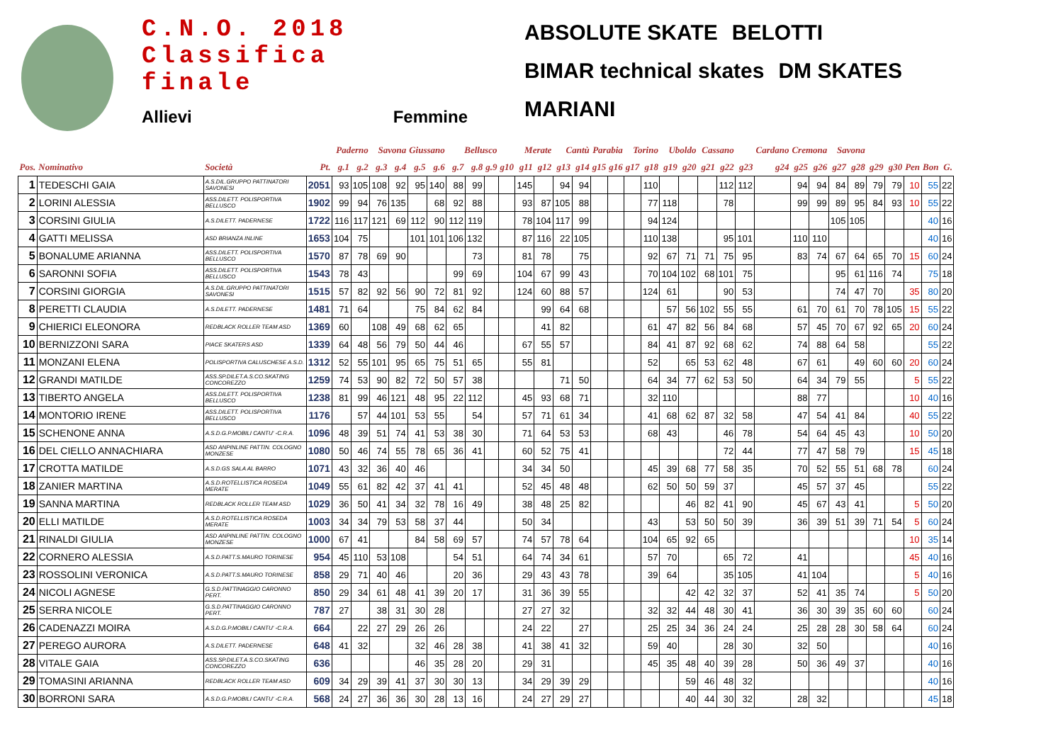C.N.O. 2018
Classifica finale
Allievi Femmine
ABSOLUTE SKATE BELOTTI BIMAR technical skates DM SKATES MARIANI
| | | | | Paderno | | Savona | | Giussano | | Bellusco | | | | Merate | | Cantù | | Parabia | | Torino | | Uboldo | | Cassano | | | Cardano | Cremona | | Savona | | | | | | |
| --- | --- | --- | --- | --- | --- | --- | --- | --- | --- | --- | --- | --- | --- | --- | --- | --- | --- | --- | --- | --- | --- | --- | --- | --- | --- | --- | --- | --- | --- | --- | --- | --- | --- | --- | --- | --- |
| Pos. | Nominativo | Società | Pt. | g.1 | g.2 | g.3 | g.4 | g.5 | g.6 | g.7 | g.8 | g.9 | g10 | g11 | g12 | g13 | g14 | g15 | g16 | g17 | g18 | g19 | g20 | g21 | g22 | g23 | g24 | g25 | g26 | g27 | g28 | g29 | g30 | Pen | Bon | G. |
| 1 | TEDESCHI GAIA | A.S.DIL.GRUPPO PATTINATORI SAVONESI | 2051 | 93 | 105 | 108 | 92 | 95 | 140 | 88 | 99 | | | 145 | | 94 | 94 | | | | 110 | | | | 112 | 112 | | 94 | 94 | 84 | 89 | 79 | 79 | 10 | 55 | 22 |
| 2 | LORINI ALESSIA | ASS.DILETT. POLISPORTIVA BELLUSCO | 1902 | 99 | 94 | 76 | 135 | | 68 | 92 | 88 | | | 93 | 87 | 105 | 88 | | | | 77 | 118 | | | 78 | | | 99 | 99 | 89 | 95 | 84 | 93 | 10 | 55 | 22 |
| 3 | CORSINI GIULIA | A.S.DILETT. PADERNESE | 1722 | 116 | 117 | 121 | 69 | 112 | 90 | 112 | 119 | | | 78 | 104 | 117 | 99 | | | | 94 | 124 | | | | | | | | 105 | 105 | | | | 40 | 16 |
| 4 | GATTI MELISSA | ASD BRIANZA INLINE | 1653 | 104 | 75 | | | 101 | 101 | 106 | 132 | | | 87 | 116 | 22 | 105 | | | | 110 | 138 | | | 95 | 101 | | 110 | 110 | | | | | | 40 | 16 |
| 5 | BONALUME ARIANNA | ASS.DILETT. POLISPORTIVA BELLUSCO | 1570 | 87 | 78 | 69 | 90 | | | | 73 | | | 81 | 78 | | 75 | | | | 92 | 67 | 71 | 71 | 75 | 95 | | 83 | 74 | 67 | 64 | 65 | 70 | 15 | 60 | 24 |
| 6 | SARONNI SOFIA | ASS.DILETT. POLISPORTIVA BELLUSCO | 1543 | 78 | 43 | | | | | 99 | 69 | | | 104 | 67 | 99 | 43 | | | | 70 | 104 | 102 | 68 | 101 | 75 | | | | 95 | 61 | 116 | 74 | | 75 | 18 |
| 7 | CORSINI GIORGIA | A.S.DIL.GRUPPO PATTINATORI SAVONESI | 1515 | 57 | 82 | 92 | 56 | 90 | 72 | 81 | 92 | | | 124 | 60 | 88 | 57 | | | | 124 | 61 | | | 90 | 53 | | | | 74 | 47 | 70 | | 35 | 80 | 20 |
| 8 | PERETTI CLAUDIA | A.S.DILETT. PADERNESE | 1481 | 71 | 64 | | | 75 | 84 | 62 | 84 | | | | 99 | 64 | 68 | | | | | 57 | 56 | 102 | 55 | 55 | | 61 | 70 | 61 | 70 | 78 | 105 | 15 | 55 | 22 |
| 9 | CHIERICI ELEONORA | REDBLACK ROLLER TEAM ASD | 1369 | 60 | | 108 | 49 | 68 | 62 | 65 | | | | | 41 | 82 | | | | | 61 | 47 | 82 | 56 | 84 | 68 | | 57 | 45 | 70 | 67 | 92 | 65 | 20 | 60 | 24 |
| 10 | BERNIZZONI SARA | PIACE SKATERS ASD | 1339 | 64 | 48 | 56 | 79 | 50 | 44 | 46 | | | | 67 | 55 | 57 | | | | | 84 | 41 | 87 | 92 | 68 | 62 | | 74 | 88 | 64 | 58 | | | | 55 | 22 |
| 11 | MONZANI ELENA | POLISPORTIVA CALUSCHESE A.S.D. | 1312 | 52 | 55 | 101 | 95 | 65 | 75 | 51 | 65 | | | 55 | 81 | | | | | | 52 | | 65 | 53 | 62 | 48 | | 67 | 61 | | 49 | 60 | 60 | 20 | 60 | 24 |
| 12 | GRANDI MATILDE | ASS.SP.DILET.A.S.CO.SKATING CONCOREZZO | 1259 | 74 | 53 | 90 | 82 | 72 | 50 | 57 | 38 | | | | | 71 | 50 | | | | 64 | 34 | 77 | 62 | 53 | 50 | | 64 | 34 | 79 | 55 | | | 5 | 55 | 22 |
| 13 | TIBERTO ANGELA | ASS.DILETT. POLISPORTIVA BELLUSCO | 1238 | 81 | 99 | 46 | 121 | 48 | 95 | 22 | 112 | | | 45 | 93 | 68 | 71 | | | | 32 | 110 | | | | | | 88 | 77 | | | | | 10 | 40 | 16 |
| 14 | MONTORIO IRENE | ASS.DILETT. POLISPORTIVA BELLUSCO | 1176 | | 57 | 44 | 101 | 53 | 55 | | 54 | | | 57 | 71 | 61 | 34 | | | | 41 | 68 | 62 | 87 | 32 | 58 | | 47 | 54 | 41 | 84 | | | 40 | 55 | 22 |
| 15 | SCHENONE ANNA | A.S.D.G.P.MOBILI CANTU' -C.R.A. | 1096 | 48 | 39 | 51 | 74 | 41 | 53 | 38 | 30 | | | 71 | 64 | 53 | 53 | | | | 68 | 43 | | | 46 | 78 | | 54 | 64 | 45 | 43 | | | 10 | 50 | 20 |
| 16 | DEL CIELLO ANNACHIARA | ASD ANPINLINE PATTIN. COLOGNO MONZESE | 1080 | 50 | 46 | 74 | 55 | 78 | 65 | 36 | 41 | | | 60 | 52 | 75 | 41 | | | | | | | | 72 | 44 | | 77 | 47 | 58 | 79 | | | 15 | 45 | 18 |
| 17 | CROTTA MATILDE | A.S.D.GS SALA AL BARRO | 1071 | 43 | 32 | 36 | 40 | 46 | | | | | | 34 | 34 | 50 | | | | | 45 | 39 | 68 | 77 | 58 | 35 | | 70 | 52 | 55 | 51 | 68 | 78 | | 60 | 24 |
| 18 | ZANIER MARTINA | A.S.D.ROTELLISTICA ROSEDA MERATE | 1049 | 55 | 61 | 82 | 42 | 37 | 41 | 41 | | | | 52 | 45 | 48 | 48 | | | | 62 | 50 | 50 | 59 | 37 | | | 45 | 57 | 37 | 45 | | | | 55 | 22 |
| 19 | SANNA MARTINA | REDBLACK ROLLER TEAM ASD | 1029 | 36 | 50 | 41 | 34 | 32 | 78 | 16 | 49 | | | 38 | 48 | 25 | 82 | | | | | | 46 | 82 | 41 | 90 | | 45 | 67 | 43 | 41 | | | 5 | 50 | 20 |
| 20 | ELLI MATILDE | A.S.D.ROTELLISTICA ROSEDA MERATE | 1003 | 34 | 34 | 79 | 53 | 58 | 37 | 44 | | | | 50 | 34 | | | | | | 43 | | 53 | 50 | 50 | 39 | | 36 | 39 | 51 | 39 | 71 | 54 | 5 | 60 | 24 |
| 21 | RINALDI GIULIA | ASD ANPINLINE PATTIN. COLOGNO MONZESE | 1000 | 67 | 41 | | | 84 | 58 | 69 | 57 | | | 74 | 57 | 78 | 64 | | | | 104 | 65 | 92 | 65 | | | | | | | | | | 10 | 35 | 14 |
| 22 | CORNERO ALESSIA | A.S.D.PATT.S.MAURO TORINESE | 954 | 45 | 110 | 53 | 108 | | | 54 | 51 | | | 64 | 74 | 34 | 61 | | | | 57 | 70 | | | 65 | 72 | | 41 | | | | | | 45 | 40 | 16 |
| 23 | ROSSOLINI VERONICA | A.S.D.PATT.S.MAURO TORINESE | 858 | 29 | 71 | 40 | 46 | | | 20 | 36 | | | 29 | 43 | 43 | 78 | | | | 39 | 64 | | | 35 | 105 | | 41 | 104 | | | | | 5 | 40 | 16 |
| 24 | NICOLI AGNESE | G.S.D.PATTINAGGIO CARONNO PERT. | 850 | 29 | 34 | 61 | 48 | 41 | 39 | 20 | 17 | | | 31 | 36 | 39 | 55 | | | | | | 42 | 42 | 32 | 37 | | 52 | 41 | 35 | 74 | | | 5 | 50 | 20 |
| 25 | SERRA NICOLE | G.S.D.PATTINAGGIO CARONNO PERT. | 787 | 27 | | 38 | 31 | 30 | 28 | | | | | 27 | 27 | 32 | | | | | 32 | 32 | 44 | 48 | 30 | 41 | | 36 | 30 | 39 | 35 | 60 | 60 | | 60 | 24 |
| 26 | CADENAZZI MOIRA | A.S.D.G.P.MOBILI CANTU' -C.R.A. | 664 | | 22 | 27 | 29 | 26 | 26 | | | | | 24 | 22 | | 27 | | | | 25 | 25 | 34 | 36 | 24 | 24 | | 25 | 28 | 28 | 30 | 58 | 64 | | 60 | 24 |
| 27 | PEREGO AURORA | A.S.DILETT. PADERNESE | 648 | 41 | 32 | | | 32 | 46 | 28 | 38 | | | 41 | 38 | 41 | 32 | | | | 59 | 40 | | | 28 | 30 | | 32 | 50 | | | | | | 40 | 16 |
| 28 | VITALE GAIA | ASS.SP.DILET.A.S.CO.SKATING CONCOREZZO | 636 | | | | | 46 | 35 | 28 | 20 | | | 29 | 31 | | | | | | 45 | 35 | 48 | 40 | 39 | 28 | | 50 | 36 | 49 | 37 | | | | 40 | 16 |
| 29 | TOMASINI ARIANNA | REDBLACK ROLLER TEAM ASD | 609 | 34 | 29 | 39 | 41 | 37 | 30 | 30 | 13 | | | 34 | 29 | 39 | 29 | | | | | | 59 | 46 | 48 | 32 | | | | | | | | | 40 | 16 |
| 30 | BORRONI SARA | A.S.D.G.P.MOBILI CANTU' -C.R.A. | 568 | 24 | 27 | 36 | 36 | 30 | 28 | 13 | 16 | | | 24 | 27 | 29 | 27 | | | | | | 40 | 44 | 30 | 32 | | 28 | 32 | | | | | | 45 | 18 |